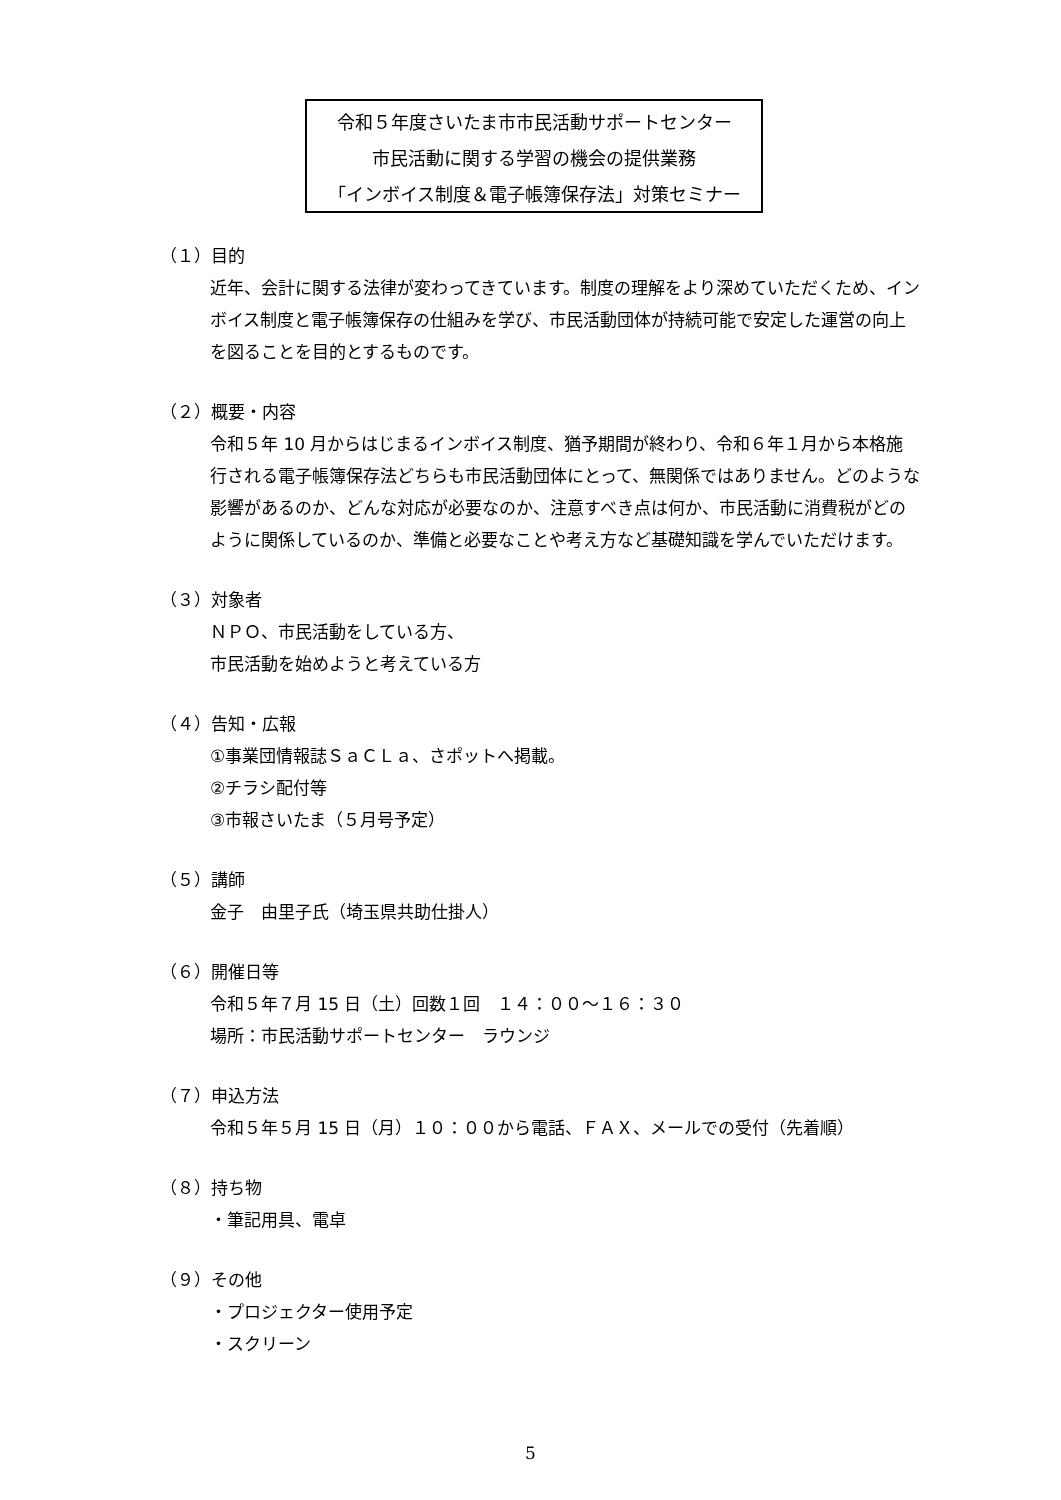令和５年度さいたま市市民活動サポートセンター
市民活動に関する学習の機会の提供業務
「インボイス制度＆電子帳簿保存法」対策セミナー
（１）目的
近年、会計に関する法律が変わってきています。制度の理解をより深めていただくため、インボイス制度と電子帳簿保存の仕組みを学び、市民活動団体が持続可能で安定した運営の向上を図ることを目的とするものです。
（２）概要・内容
令和５年 10 月からはじまるインボイス制度、猶予期間が終わり、令和６年１月から本格施行される電子帳簿保存法どちらも市民活動団体にとって、無関係ではありません。どのような影響があるのか、どんな対応が必要なのか、注意すべき点は何か、市民活動に消費税がどのように関係しているのか、準備と必要なことや考え方など基礎知識を学んでいただけます。
（３）対象者
ＮＰＯ、市民活動をしている方、
市民活動を始めようと考えている方
（４）告知・広報
①事業団情報誌ＳａＣＬａ、さポットへ掲載。
②チラシ配付等
③市報さいたま（５月号予定）
（５）講師
金子　由里子氏（埼玉県共助仕掛人）
（６）開催日等
令和５年７月 15 日（土）回数１回　１４：００～１６：３０
場所：市民活動サポートセンター　ラウンジ
（７）申込方法
令和５年５月 15 日（月）１０：００から電話、ＦＡＸ、メールでの受付（先着順）
（８）持ち物
・筆記用具、電卓
（９）その他
・プロジェクター使用予定
・スクリーン
5